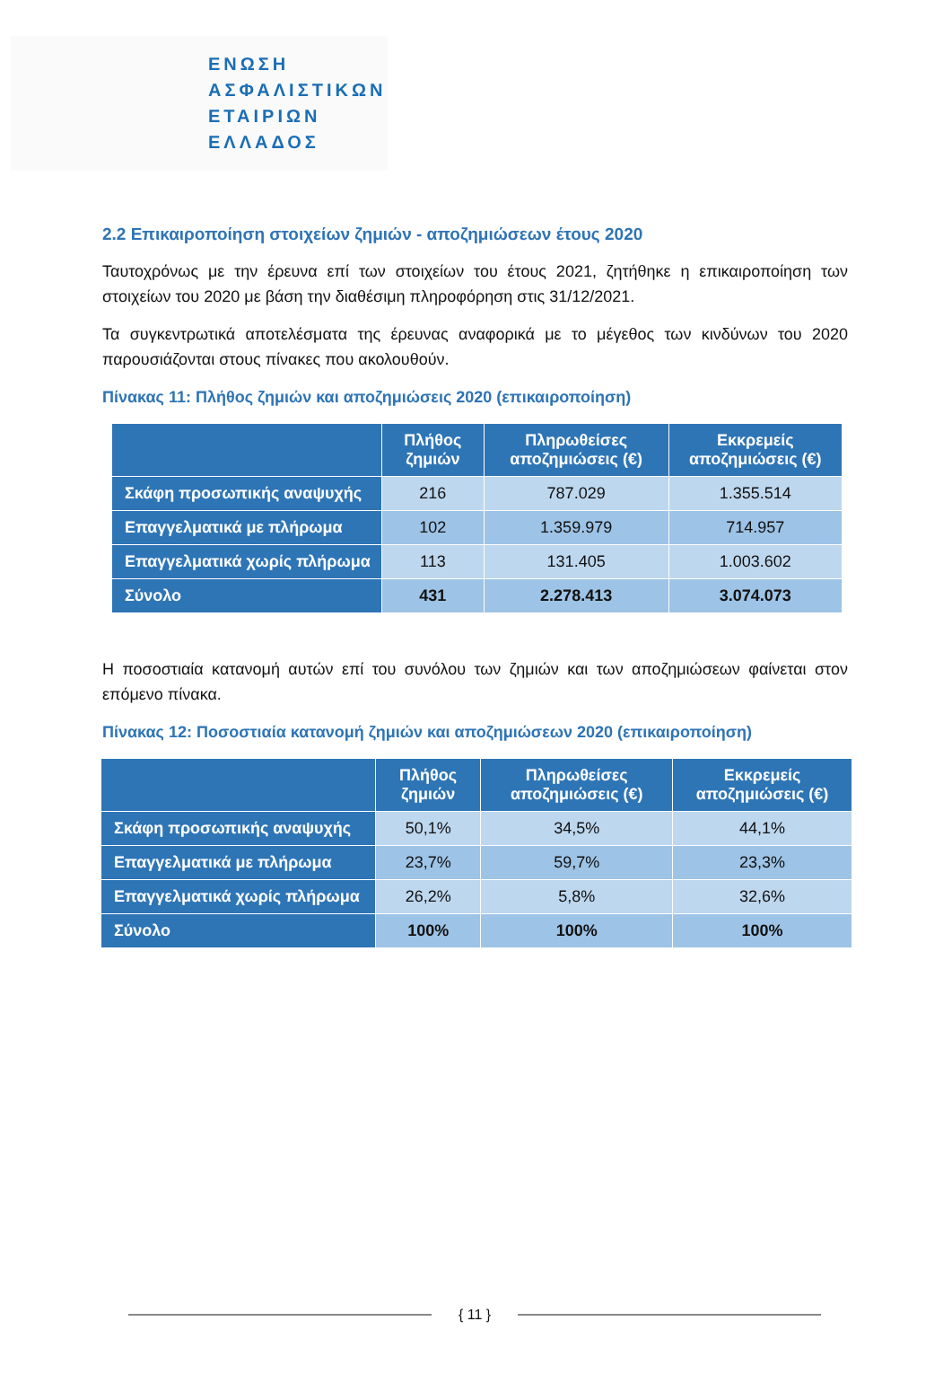ΕΝΩΣΗ
ΑΣΦΑΛΙΣΤΙΚΩΝ
ΕΤΑΙΡΙΩΝ
ΕΛΛΑΔΟΣ
2.2 Επικαιροποίηση στοιχείων ζημιών - αποζημιώσεων έτους 2020
Ταυτοχρόνως με την έρευνα επί των στοιχείων του έτους 2021, ζητήθηκε η επικαιροποίηση των στοιχείων του 2020 με βάση την διαθέσιμη πληροφόρηση στις 31/12/2021.
Τα συγκεντρωτικά αποτελέσματα της έρευνας αναφορικά με το μέγεθος των κινδύνων του 2020 παρουσιάζονται στους πίνακες που ακολουθούν.
Πίνακας 11: Πλήθος ζημιών και αποζημιώσεις 2020 (επικαιροποίηση)
| | Πλήθος ζημιών | Πληρωθείσες αποζημιώσεις (€) | Εκκρεμείς αποζημιώσεις (€) |
| --- | --- | --- | --- |
| Σκάφη προσωπικής αναψυχής | 216 | 787.029 | 1.355.514 |
| Επαγγελματικά με πλήρωμα | 102 | 1.359.979 | 714.957 |
| Επαγγελματικά χωρίς πλήρωμα | 113 | 131.405 | 1.003.602 |
| Σύνολο | 431 | 2.278.413 | 3.074.073 |
Η ποσοστιαία κατανομή αυτών επί του συνόλου των ζημιών και των αποζημιώσεων φαίνεται στον επόμενο πίνακα.
Πίνακας 12: Ποσοστιαία κατανομή ζημιών και αποζημιώσεων 2020 (επικαιροποίηση)
| | Πλήθος ζημιών | Πληρωθείσες αποζημιώσεις (€) | Εκκρεμείς αποζημιώσεις (€) |
| --- | --- | --- | --- |
| Σκάφη προσωπικής αναψυχής | 50,1% | 34,5% | 44,1% |
| Επαγγελματικά με πλήρωμα | 23,7% | 59,7% | 23,3% |
| Επαγγελματικά χωρίς πλήρωμα | 26,2% | 5,8% | 32,6% |
| Σύνολο | 100% | 100% | 100% |
{ 11 }